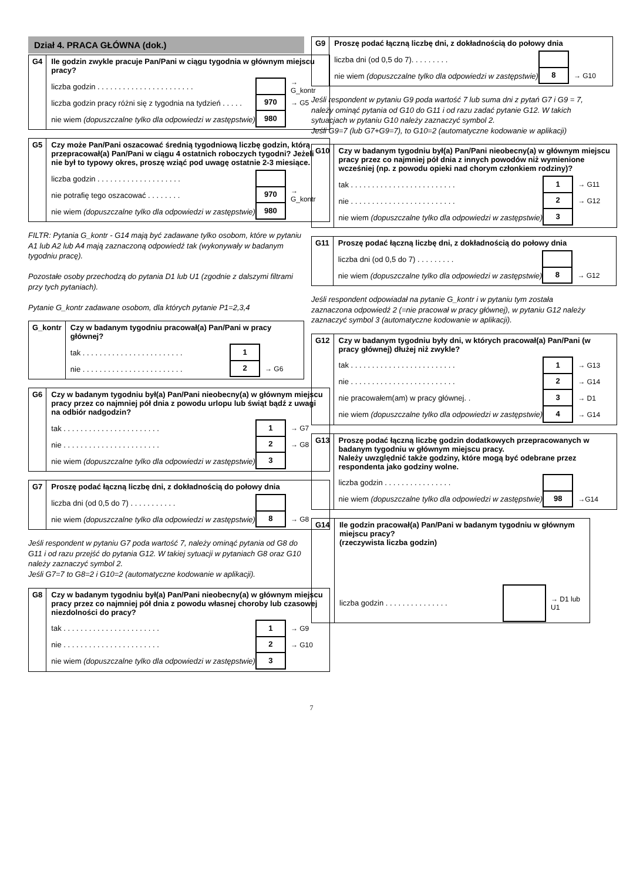Dział 4. PRACA GŁÓWNA (dok.)
| G4 | Ile godzin zwykle pracuje Pan/Pani w ciągu tygodnia w głównym miejscu pracy? liczba godzin . . . . . . . . . . . . . . . . . . . . . . . → G_kontr liczba godzin pracy różni się z tygodnia na tydzień . . . . . 970 → G5 nie wiem (dopuszczalne tylko dla odpowiedzi w zastępstwie) 980 |
| G5 | Czy może Pan/Pani oszacować średnią tygodniową liczbę godzin, którą przepracował(a) Pan/Pani w ciągu 4 ostatnich roboczych tygodni? Jeżeli nie był to typowy okres, proszę wziąć pod uwagę ostatnie 2-3 miesiące. liczba godzin . . . . . . . . . . . . . . . . . . . . nie potrafię tego oszacować . . . . . . . . 970 → G_kontr nie wiem (dopuszczalne tylko dla odpowiedzi w zastępstwie) 980 |
FILTR: Pytania G_kontr - G14 mają być zadawane tylko osobom, które w pytaniu A1 lub A2 lub A4 mają zaznaczoną odpowiedź tak (wykonywały w badanym tygodniu pracę).
Pozostałe osoby przechodzą do pytania D1 lub U1 (zgodnie z dalszymi filtrami przy tych pytaniach).
Pytanie G_kontr zadawane osobom, dla których pytanie P1=2,3,4
| G_kontr | Czy w badanym tygodniu pracował(a) Pan/Pani w pracy głównej? tak . . . . . . . . . . . . . . . . . . . . . . . . 1 nie . . . . . . . . . . . . . . . . . . . . . . . . 2 → G6 |
| G6 | Czy w badanym tygodniu był(a) Pan/Pani nieobecny(a) w głównym miejscu pracy przez co najmniej pół dnia z powodu urlopu lub świąt bądź z uwagi na odbiór nadgodzin? tak . . . . . . . . . . . . . . . . . . . . . . . 1 → G7 nie . . . . . . . . . . . . . . . . . . . . . . . 2 → G8 nie wiem (dopuszczalne tylko dla odpowiedzi w zastępstwie) 3 |
| G7 | Proszę podać łączną liczbę dni, z dokładnością do połowy dnia liczba dni (od 0,5 do 7) . . . . . . . . . . . nie wiem (dopuszczalne tylko dla odpowiedzi w zastępstwie) 8 → G8 |
Jeśli respondent w pytaniu G7 poda wartość 7, należy ominąć pytania od G8 do G11 i od razu przejść do pytania G12. W takiej sytuacji w pytaniach G8 oraz G10 należy zaznaczyć symbol 2.
Jeśli G7=7 to G8=2 i G10=2 (automatyczne kodowanie w aplikacji).
| G8 | Czy w badanym tygodniu był(a) Pan/Pani nieobecny(a) w głównym miejscu pracy przez co najmniej pół dnia z powodu własnej choroby lub czasowej niezdolności do pracy? tak . . . . . . . . . . . . . . . . . . . . . . . 1 → G9 nie . . . . . . . . . . . . . . . . . . . . . . . 2 → G10 nie wiem (dopuszczalne tylko dla odpowiedzi w zastępstwie) 3 |
| G9 | Proszę podać łączną liczbę dni, z dokładnością do połowy dnia liczba dni (od 0,5 do 7). . . . . . . . . nie wiem (dopuszczalne tylko dla odpowiedzi w zastępstwie) 8 → G10 |
Jeśli respondent w pytaniu G9 poda wartość 7 lub suma dni z pytań G7 i G9 = 7, należy ominąć pytania od G10 do G11 i od razu zadać pytanie G12. W takich sytuacjach w pytaniu G10 należy zaznaczyć symbol 2.
Jeśli G9=7 (lub G7+G9=7), to G10=2 (automatyczne kodowanie w aplikacji)
| G10 | Czy w badanym tygodniu był(a) Pan/Pani nieobecny(a) w głównym miejscu pracy przez co najmniej pół dnia z innych powodów niż wymienione wcześniej (np. z powodu opieki nad chorym członkiem rodziny)? tak . . . . . . . . . . . . . . . . . . . . . . . . . 1 → G11 nie . . . . . . . . . . . . . . . . . . . . . . . . . 2 → G12 nie wiem (dopuszczalne tylko dla odpowiedzi w zastępstwie) 3 |
| G11 | Proszę podać łączną liczbę dni, z dokładnością do połowy dnia liczba dni (od 0,5 do 7) . . . . . . . . . nie wiem (dopuszczalne tylko dla odpowiedzi w zastępstwie) 8 → G12 |
Jeśli respondent odpowiadał na pytanie G_kontr i w pytaniu tym została zaznaczona odpowiedź 2 (=nie pracował w pracy głównej), w pytaniu G12 należy zaznaczyć symbol 3 (automatyczne kodowanie w aplikacji).
| G12 | Czy w badanym tygodniu były dni, w których pracował(a) Pan/Pani (w pracy głównej) dłużej niż zwykle? tak . . . . . . . . . . . . . . . . . . . . . . . . . 1 → G13 nie . . . . . . . . . . . . . . . . . . . . . . . . . 2 → G14 nie pracowałem(am) w pracy głównej. . 3 → D1 nie wiem (dopuszczalne tylko dla odpowiedzi w zastępstwie) 4 → G14 |
| G13 | Proszę podać łączną liczbę godzin dodatkowych przepracowanych w badanym tygodniu w głównym miejscu pracy. Należy uwzględnić także godziny, które mogą być odebrane przez respondenta jako godziny wolne. liczba godzin . . . . . . . . . . . . . . . . nie wiem (dopuszczalne tylko dla odpowiedzi w zastępstwie) 98 →G14 |
| G14 | Ile godzin pracował(a) Pan/Pani w badanym tygodniu w głównym miejscu pracy? (rzeczywista liczba godzin) liczba godzin . . . . . . . . . . . . . . . → D1 lub U1 |
7